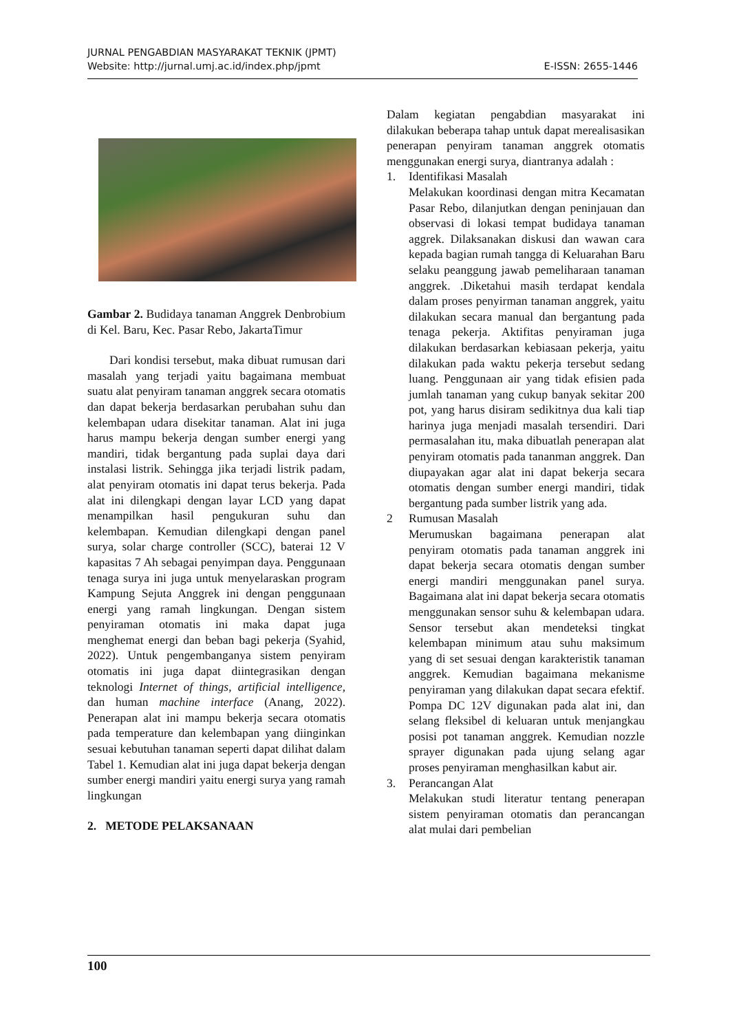JURNAL PENGABDIAN MASYARAKAT TEKNIK (JPMT)
Website: http://jurnal.umj.ac.id/index.php/jpmt E-ISSN: 2655-1446
Gambar 2. Budidaya tanaman Anggrek Denbrobium di Kel. Baru, Kec. Pasar Rebo, JakartaTimur
Dari kondisi tersebut, maka dibuat rumusan dari masalah yang terjadi yaitu bagaimana membuat suatu alat penyiram tanaman anggrek secara otomatis dan dapat bekerja berdasarkan perubahan suhu dan kelembapan udara disekitar tanaman. Alat ini juga harus mampu bekerja dengan sumber energi yang mandiri, tidak bergantung pada suplai daya dari instalasi listrik. Sehingga jika terjadi listrik padam, alat penyiram otomatis ini dapat terus bekerja. Pada alat ini dilengkapi dengan layar LCD yang dapat menampilkan hasil pengukuran suhu dan kelembapan. Kemudian dilengkapi dengan panel surya, solar charge controller (SCC), baterai 12 V kapasitas 7 Ah sebagai penyimpan daya. Penggunaan tenaga surya ini juga untuk menyelaraskan program Kampung Sejuta Anggrek ini dengan penggunaan energi yang ramah lingkungan. Dengan sistem penyiraman otomatis ini maka dapat juga menghemat energi dan beban bagi pekerja (Syahid, 2022). Untuk pengembanganya sistem penyiram otomatis ini juga dapat diintegrasikan dengan teknologi Internet of things, artificial intelligence, dan human machine interface (Anang, 2022). Penerapan alat ini mampu bekerja secara otomatis pada temperature dan kelembapan yang diinginkan sesuai kebutuhan tanaman seperti dapat dilihat dalam Tabel 1. Kemudian alat ini juga dapat bekerja dengan sumber energi mandiri yaitu energi surya yang ramah lingkungan
2. METODE PELAKSANAAN
Dalam kegiatan pengabdian masyarakat ini dilakukan beberapa tahap untuk dapat merealisasikan penerapan penyiram tanaman anggrek otomatis menggunakan energi surya, diantranya adalah :
1. Identifikasi Masalah
Melakukan koordinasi dengan mitra Kecamatan Pasar Rebo, dilanjutkan dengan peninjauan dan observasi di lokasi tempat budidaya tanaman aggrek. Dilaksanakan diskusi dan wawan cara kepada bagian rumah tangga di Keluarahan Baru selaku peanggung jawab pemeliharaan tanaman anggrek. .Diketahui masih terdapat kendala dalam proses penyirman tanaman anggrek, yaitu dilakukan secara manual dan bergantung pada tenaga pekerja. Aktifitas penyiraman juga dilakukan berdasarkan kebiasaan pekerja, yaitu dilakukan pada waktu pekerja tersebut sedang luang. Penggunaan air yang tidak efisien pada jumlah tanaman yang cukup banyak sekitar 200 pot, yang harus disiram sedikitnya dua kali tiap harinya juga menjadi masalah tersendiri. Dari permasalahan itu, maka dibuatlah penerapan alat penyiram otomatis pada tananman anggrek. Dan diupayakan agar alat ini dapat bekerja secara otomatis dengan sumber energi mandiri, tidak bergantung pada sumber listrik yang ada.
2 Rumusan Masalah
Merumuskan bagaimana penerapan alat penyiram otomatis pada tanaman anggrek ini dapat bekerja secara otomatis dengan sumber energi mandiri menggunakan panel surya. Bagaimana alat ini dapat bekerja secara otomatis menggunakan sensor suhu & kelembapan udara. Sensor tersebut akan mendeteksi tingkat kelembapan minimum atau suhu maksimum yang di set sesuai dengan karakteristik tanaman anggrek. Kemudian bagaimana mekanisme penyiraman yang dilakukan dapat secara efektif. Pompa DC 12V digunakan pada alat ini, dan selang fleksibel di keluaran untuk menjangkau posisi pot tanaman anggrek. Kemudian nozzle sprayer digunakan pada ujung selang agar proses penyiraman menghasilkan kabut air.
3. Perancangan Alat
Melakukan studi literatur tentang penerapan sistem penyiraman otomatis dan perancangan alat mulai dari pembelian
100